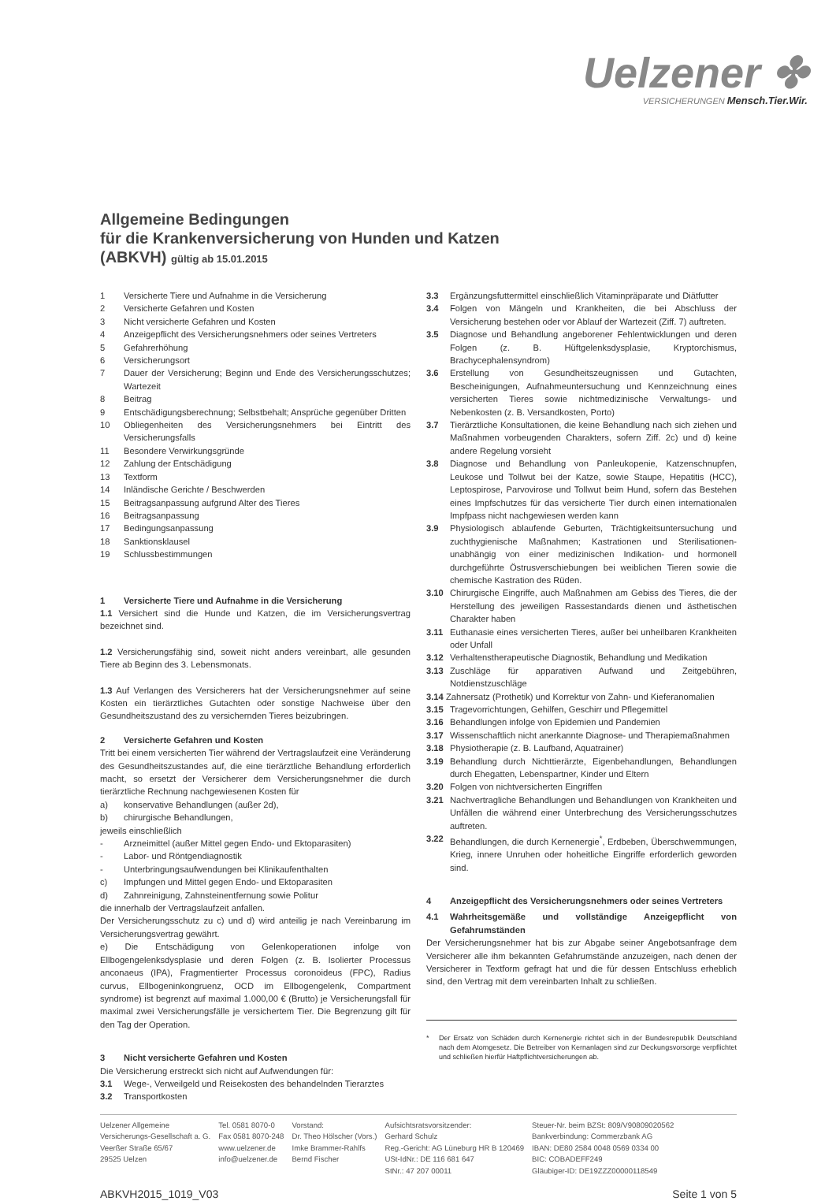Uelzener ✤
VERSICHERUNGEN Mensch.Tier.Wir.
Allgemeine Bedingungen
für die Krankenversicherung von Hunden und Katzen
(ABKVH) gültig ab 15.01.2015
1 Versicherte Tiere und Aufnahme in die Versicherung
2 Versicherte Gefahren und Kosten
3 Nicht versicherte Gefahren und Kosten
4 Anzeigepflicht des Versicherungsnehmers oder seines Vertreters
5 Gefahrerhöhung
6 Versicherungsort
7 Dauer der Versicherung; Beginn und Ende des Versicherungsschutzes; Wartezeit
8 Beitrag
9 Entschädigungsberechnung; Selbstbehalt; Ansprüche gegenüber Dritten
10 Obliegenheiten des Versicherungsnehmers bei Eintritt des Versicherungsfalls
11 Besondere Verwirkungsgründe
12 Zahlung der Entschädigung
13 Textform
14 Inländische Gerichte / Beschwerden
15 Beitragsanpassung aufgrund Alter des Tieres
16 Beitragsanpassung
17 Bedingungsanpassung
18 Sanktionsklausel
19 Schlussbestimmungen
1 Versicherte Tiere und Aufnahme in die Versicherung
1.1 Versichert sind die Hunde und Katzen, die im Versicherungsvertrag bezeichnet sind.
1.2 Versicherungsfähig sind, soweit nicht anders vereinbart, alle gesunden Tiere ab Beginn des 3. Lebensmonats.
1.3 Auf Verlangen des Versicherers hat der Versicherungsnehmer auf seine Kosten ein tierärztliches Gutachten oder sonstige Nachweise über den Gesundheitszustand des zu versichernden Tieres beizubringen.
2 Versicherte Gefahren und Kosten
Tritt bei einem versicherten Tier während der Vertragslaufzeit eine Veränderung des Gesundheitszustandes auf, die eine tierärztliche Behandlung erforderlich macht, so ersetzt der Versicherer dem Versicherungsnehmer die durch tierärztliche Rechnung nachgewiesenen Kosten für
a) konservative Behandlungen (außer 2d),
b) chirurgische Behandlungen,
jeweils einschließlich
- Arzneimittel (außer Mittel gegen Endo- und Ektoparasiten)
- Labor- und Röntgendiagnostik
- Unterbringungsaufwendungen bei Klinikaufenthalten
c) Impfungen und Mittel gegen Endo- und Ektoparasiten
d) Zahnreinigung, Zahnsteinentfernung sowie Politur
die innerhalb der Vertragslaufzeit anfallen.
Der Versicherungsschutz zu c) und d) wird anteilig je nach Vereinbarung im Versicherungsvertrag gewährt.
e) Die Entschädigung von Gelenkoperationen infolge von Ellbogengelenksdysplasie und deren Folgen (z. B. Isolierter Processus anconaeus (IPA), Fragmentierter Processus coronoideus (FPC), Radius curvus, Ellbogeninkongruenz, OCD im Ellbogengelenk, Compartment syndrome) ist begrenzt auf maximal 1.000,00 € (Brutto) je Versicherungsfall für maximal zwei Versicherungsfälle je versichertem Tier. Die Begrenzung gilt für den Tag der Operation.
3 Nicht versicherte Gefahren und Kosten
Die Versicherung erstreckt sich nicht auf Aufwendungen für:
3.1 Wege-, Verweilgeld und Reisekosten des behandelnden Tierarztes
3.2 Transportkosten
3.3 Ergänzungsfuttermittel einschließlich Vitaminpräparate und Diätfutter
3.4 Folgen von Mängeln und Krankheiten, die bei Abschluss der Versicherung bestehen oder vor Ablauf der Wartezeit (Ziff. 7) auftreten.
3.5 Diagnose und Behandlung angeborener Fehlentwicklungen und deren Folgen (z. B. Hüftgelenksdysplasie, Kryptorchismus, Brachycephalensyndrom)
3.6 Erstellung von Gesundheitszeugnissen und Gutachten, Bescheinigungen, Aufnahmeuntersuchung und Kennzeichnung eines versicherten Tieres sowie nichtmedizinische Verwaltungs- und Nebenkosten (z. B. Versandkosten, Porto)
3.7 Tierärztliche Konsultationen, die keine Behandlung nach sich ziehen und Maßnahmen vorbeugenden Charakters, sofern Ziff. 2c) und d) keine andere Regelung vorsieht
3.8 Diagnose und Behandlung von Panleukopenie, Katzenschnupfen, Leukose und Tollwut bei der Katze, sowie Staupe, Hepatitis (HCC), Leptospirose, Parvovirose und Tollwut beim Hund, sofern das Bestehen eines Impfschutzes für das versicherte Tier durch einen internationalen Impfpass nicht nachgewiesen werden kann
3.9 Physiologisch ablaufende Geburten, Trächtigkeitsuntersuchung und zuchthygienische Maßnahmen; Kastrationen und Sterilisationen- unabhängig von einer medizinischen Indikation- und hormonell durchgeführte Östrusverschiebungen bei weiblichen Tieren sowie die chemische Kastration des Rüden.
3.10 Chirurgische Eingriffe, auch Maßnahmen am Gebiss des Tieres, die der Herstellung des jeweiligen Rassestandards dienen und ästhetischen Charakter haben
3.11 Euthanasie eines versicherten Tieres, außer bei unheilbaren Krankheiten oder Unfall
3.12 Verhaltenstherapeutische Diagnostik, Behandlung und Medikation
3.13 Zuschläge für apparativen Aufwand und Zeitgebühren, Notdienstzuschläge
3.14 Zahnersatz (Prothetik) und Korrektur von Zahn- und Kieferanomalien
3.15 Tragevorrichtungen, Gehilfen, Geschirr und Pflegemittel
3.16 Behandlungen infolge von Epidemien und Pandemien
3.17 Wissenschaftlich nicht anerkannte Diagnose- und Therapiemaßnahmen
3.18 Physiotherapie (z. B. Laufband, Aquatrainer)
3.19 Behandlung durch Nichttierärzte, Eigenbehandlungen, Behandlungen durch Ehegatten, Lebenspartner, Kinder und Eltern
3.20 Folgen von nichtversicherten Eingriffen
3.21 Nachvertragliche Behandlungen und Behandlungen von Krankheiten und Unfällen die während einer Unterbrechung des Versicherungsschutzes auftreten.
3.22 Behandlungen, die durch Kernenergie<sup>*</sup>, Erdbeben, Überschwemmungen, Krieg, innere Unruhen oder hoheitliche Eingriffe erforderlich geworden sind.
4 Anzeigepflicht des Versicherungsnehmers oder seines Vertreters
4.1 Wahrheitsgemäße und vollständige Anzeigepflicht von Gefahrumständen
Der Versicherungsnehmer hat bis zur Abgabe seiner Angebotsanfrage dem Versicherer alle ihm bekannten Gefahrumstände anzuzeigen, nach denen der Versicherer in Textform gefragt hat und die für dessen Entschluss erheblich sind, den Vertrag mit dem vereinbarten Inhalt zu schließen.
* Der Ersatz von Schäden durch Kernenergie richtet sich in der Bundesrepublik Deutschland nach dem Atomgesetz. Die Betreiber von Kernanlagen sind zur Deckungsvorsorge verpflichtet und schließen hierfür Haftpflichtversicherungen ab.
Uelzener Allgemeine
Versicherungs-Gesellschaft a. G.
Veerßer Straße 65/67
29525 Uelzen
Tel. 0581 8070-0
Fax 0581 8070-248
www.uelzener.de
info@uelzener.de
Vorstand:
Dr. Theo Hölscher (Vors.)
Imke Brammer-Rahlfs
Bernd Fischer
Aufsichtsratsvorsitzender:
Gerhard Schulz
Reg.-Gericht: AG Lüneburg HR B 120469
USt-IdNr.: DE 116 681 647
StNr.: 47 207 00011
Steuer-Nr. beim BZSt: 809/V90809020562
Bankverbindung: Commerzbank AG
IBAN: DE80 2584 0048 0569 0334 00
BIC: COBADEFF249
Gläubiger-ID: DE19ZZZ00000118549
ABKVH2015_1019_V03 Seite 1 von 5